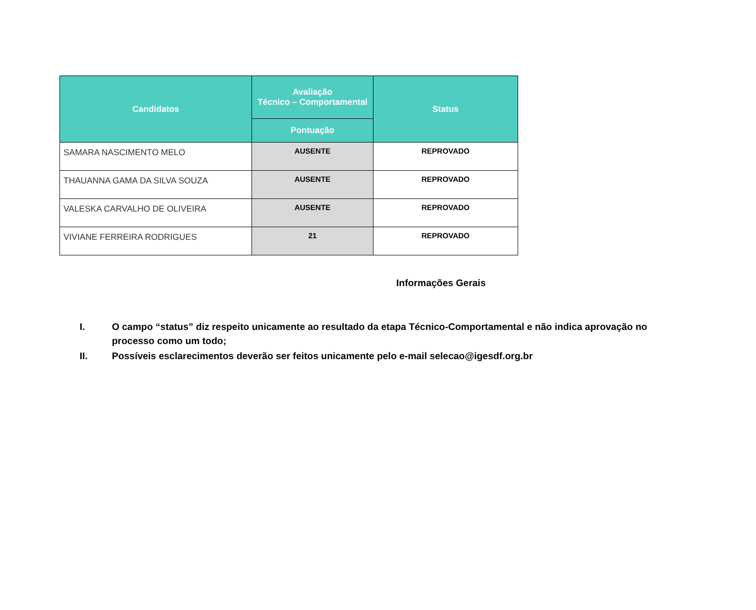| Candidatos | Avaliação Técnico – Comportamental | Status |
| --- | --- | --- |
| | Pontuação | |
| SAMARA NASCIMENTO MELO | AUSENTE | REPROVADO |
| THAUANNA GAMA DA SILVA SOUZA | AUSENTE | REPROVADO |
| VALESKA CARVALHO DE OLIVEIRA | AUSENTE | REPROVADO |
| VIVIANE FERREIRA RODRIGUES | 21 | REPROVADO |
Informações Gerais
I. O campo “status” diz respeito unicamente ao resultado da etapa Técnico-Comportamental e não indica aprovação no processo como um todo;
II. Possíveis esclarecimentos deverão ser feitos unicamente pelo e-mail selecao@igesdf.org.br